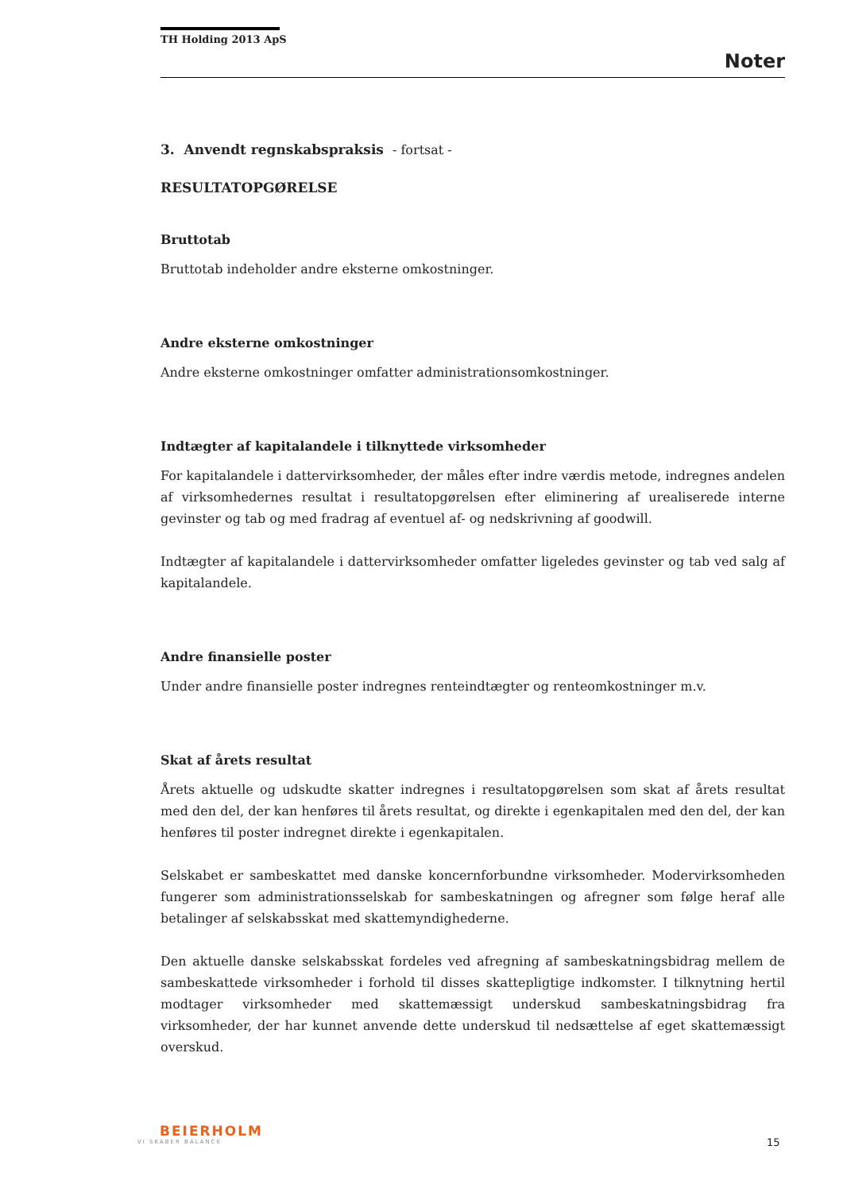TH Holding 2013 ApS
Noter
3. Anvendt regnskabspraksis - fortsat -
RESULTATOPGØRELSE
Bruttotab
Bruttotab indeholder andre eksterne omkostninger.
Andre eksterne omkostninger
Andre eksterne omkostninger omfatter administrationsomkostninger.
Indtægter af kapitalandele i tilknyttede virksomheder
For kapitalandele i dattervirksomheder, der måles efter indre værdis metode, indregnes andelen af virksomhedernes resultat i resultatopgørelsen efter eliminering af urealiserede interne gevinster og tab og med fradrag af eventuel af- og nedskrivning af goodwill.
Indtægter af kapitalandele i dattervirksomheder omfatter ligeledes gevinster og tab ved salg af kapitalandele.
Andre finansielle poster
Under andre finansielle poster indregnes renteindtægter og renteomkostninger m.v.
Skat af årets resultat
Årets aktuelle og udskudte skatter indregnes i resultatopgørelsen som skat af årets resultat med den del, der kan henføres til årets resultat, og direkte i egenkapitalen med den del, der kan henføres til poster indregnet direkte i egenkapitalen.
Selskabet er sambeskattet med danske koncernforbundne virksomheder. Modervirksomheden fungerer som administrationsselskab for sambeskatningen og afregner som følge heraf alle betalinger af selskabsskat med skattemyndighederne.
Den aktuelle danske selskabsskat fordeles ved afregning af sambeskatningsbidrag mellem de sambeskattede virksomheder i forhold til disses skattepligtige indkomster. I tilknytning hertil modtager virksomheder med skattemæssigt underskud sambeskatningsbidrag fra virksomheder, der har kunnet anvende dette underskud til nedsættelse af eget skattemæssigt overskud.
BEIERHOLM
VI SKABER BALANCE
15